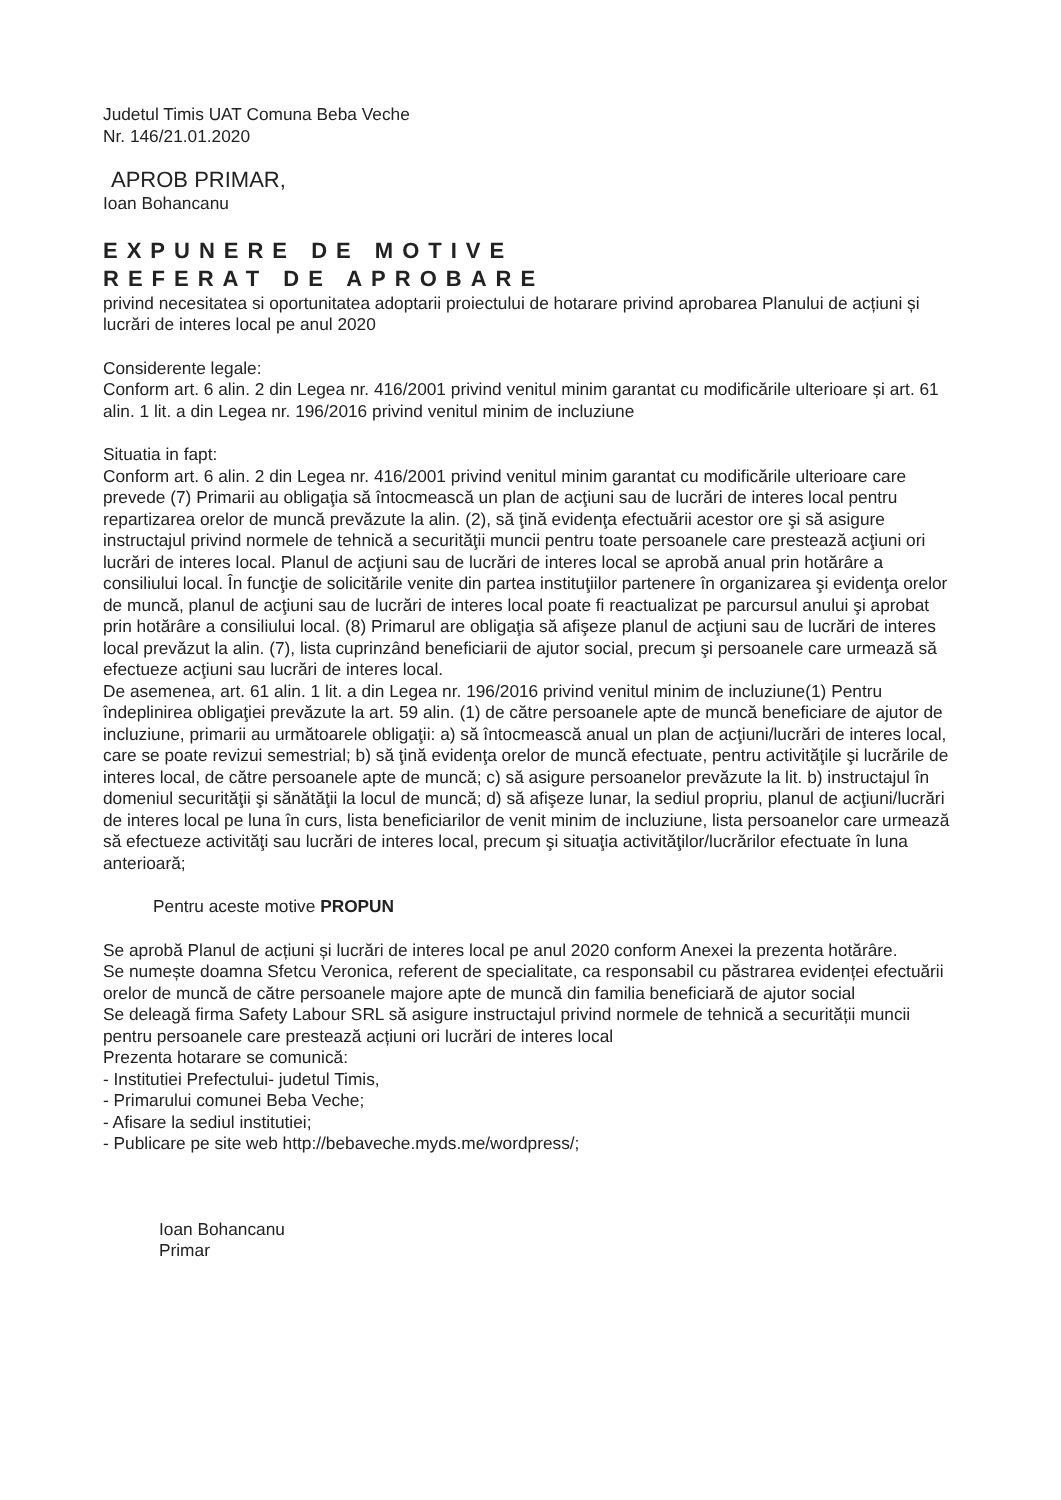Judetul Timis UAT Comuna Beba Veche
Nr. 146/21.01.2020
APROB PRIMAR,
Ioan Bohancanu
EXPUNERE DE MOTIVE
REFERAT DE APROBARE
privind necesitatea si oportunitatea adoptarii proiectului de hotarare privind aprobarea Planului de acțiuni și lucrări de interes local pe anul 2020
Considerente legale:
Conform art. 6 alin. 2 din Legea nr. 416/2001 privind venitul minim garantat cu modificările ulterioare și art. 61 alin. 1 lit. a din Legea nr. 196/2016 privind venitul minim de incluziune
Situatia in fapt:
Conform art. 6 alin. 2 din Legea nr. 416/2001 privind venitul minim garantat cu modificările ulterioare care prevede (7) Primarii au obligaţia să întocmească un plan de acţiuni sau de lucrări de interes local pentru repartizarea orelor de muncă prevăzute la alin. (2), să ţină evidenţa efectuării acestor ore şi să asigure instructajul privind normele de tehnică a securităţii muncii pentru toate persoanele care prestează acţiuni ori lucrări de interes local. Planul de acţiuni sau de lucrări de interes local se aprobă anual prin hotărâre a consiliului local. În funcţie de solicitările venite din partea instituţiilor partenere în organizarea şi evidenţa orelor de muncă, planul de acţiuni sau de lucrări de interes local poate fi reactualizat pe parcursul anului şi aprobat prin hotărâre a consiliului local. (8) Primarul are obligaţia să afişeze planul de acţiuni sau de lucrări de interes local prevăzut la alin. (7), lista cuprinzând beneficiarii de ajutor social, precum şi persoanele care urmează să efectueze acţiuni sau lucrări de interes local.
De asemenea, art. 61 alin. 1 lit. a din Legea nr. 196/2016 privind venitul minim de incluziune(1) Pentru îndeplinirea obligaţiei prevăzute la art. 59 alin. (1) de către persoanele apte de muncă beneficiare de ajutor de incluziune, primarii au următoarele obligaţii: a) să întocmească anual un plan de acţiuni/lucrări de interes local, care se poate revizui semestrial; b) să ţină evidenţa orelor de muncă efectuate, pentru activităţile şi lucrările de interes local, de către persoanele apte de muncă; c) să asigure persoanelor prevăzute la lit. b) instructajul în domeniul securităţii şi sănătăţii la locul de muncă; d) să afişeze lunar, la sediul propriu, planul de acţiuni/lucrări de interes local pe luna în curs, lista beneficiarilor de venit minim de incluziune, lista persoanelor care urmează să efectueze activităţi sau lucrări de interes local, precum şi situaţia activităţilor/lucrărilor efectuate în luna anterioară;
Pentru aceste motive PROPUN
Se aprobă Planul de acțiuni și lucrări de interes local pe anul 2020 conform Anexei la prezenta hotărâre.
Se numește doamna Sfetcu Veronica, referent de specialitate, ca responsabil cu păstrarea evidenței efectuării orelor de muncă de către persoanele majore apte de muncă din familia beneficiară de ajutor social
Se deleagă firma Safety Labour SRL să asigure instructajul privind normele de tehnică a securității muncii pentru persoanele care prestează acțiuni ori lucrări de interes local
Prezenta hotarare se comunică:
- Institutiei Prefectului- judetul Timis,
- Primarului comunei Beba Veche;
- Afisare la sediul institutiei;
- Publicare pe site web http://bebaveche.myds.me/wordpress/;
Ioan Bohancanu
Primar